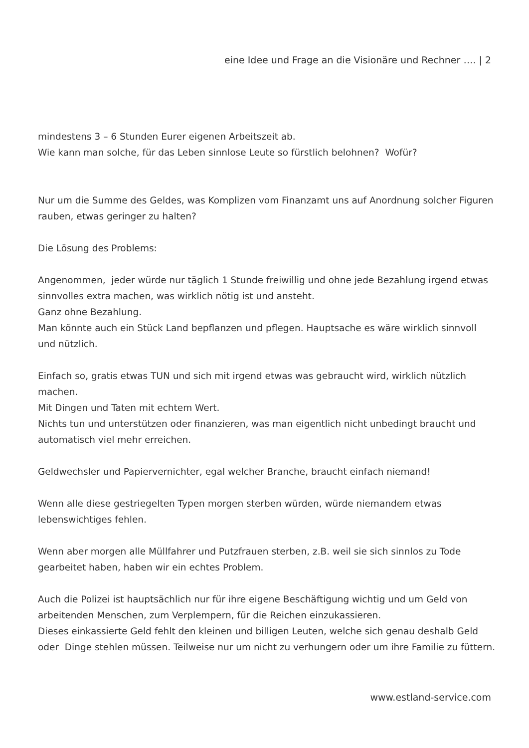eine Idee und Frage an die Visionäre und Rechner …. | 2
mindestens 3 – 6 Stunden Eurer eigenen Arbeitszeit ab.
Wie kann man solche, für das Leben sinnlose Leute so fürstlich belohnen? Wofür?
Nur um die Summe des Geldes, was Komplizen vom Finanzamt uns auf Anordnung solcher Figuren rauben, etwas geringer zu halten?
Die Lösung des Problems:
Angenommen, jeder würde nur täglich 1 Stunde freiwillig und ohne jede Bezahlung irgend etwas sinnvolles extra machen, was wirklich nötig ist und ansteht.
Ganz ohne Bezahlung.
Man könnte auch ein Stück Land bepflanzen und pflegen. Hauptsache es wäre wirklich sinnvoll und nützlich.
Einfach so, gratis etwas TUN und sich mit irgend etwas was gebraucht wird, wirklich nützlich machen.
Mit Dingen und Taten mit echtem Wert.
Nichts tun und unterstützen oder finanzieren, was man eigentlich nicht unbedingt braucht und automatisch viel mehr erreichen.
Geldwechsler und Papiervernichter, egal welcher Branche, braucht einfach niemand!
Wenn alle diese gestriegelten Typen morgen sterben würden, würde niemandem etwas lebenswichtiges fehlen.
Wenn aber morgen alle Müllfahrer und Putzfrauen sterben, z.B. weil sie sich sinnlos zu Tode gearbeitet haben, haben wir ein echtes Problem.
Auch die Polizei ist hauptsächlich nur für ihre eigene Beschäftigung wichtig und um Geld von arbeitenden Menschen, zum Verplempern, für die Reichen einzukassieren.
Dieses einkassierte Geld fehlt den kleinen und billigen Leuten, welche sich genau deshalb Geld oder Dinge stehlen müssen. Teilweise nur um nicht zu verhungern oder um ihre Familie zu füttern.
www.estland-service.com